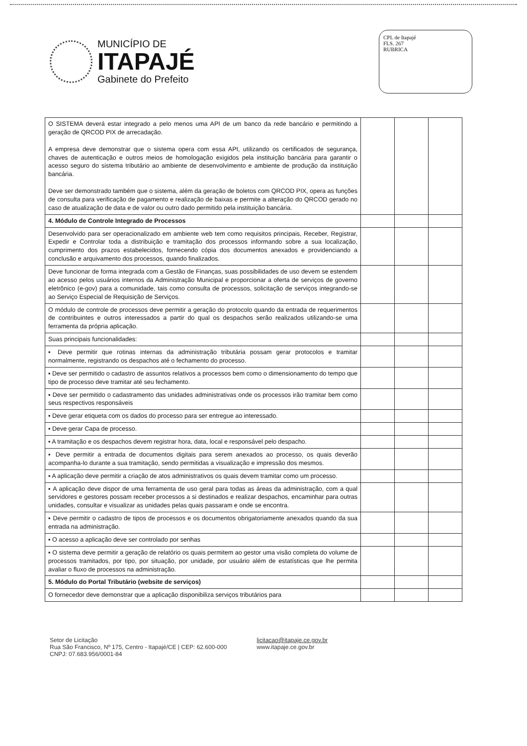MUNICÍPIO DE
ITAPAJÉ
Gabinete do Prefeito
CPL de Itapajé
FLS. 267
RUBRICA
| O SISTEMA deverá estar integrado a pelo menos uma API de um banco da rede bancário e permitindo a geração de QRCOD PIX de arrecadação. A empresa deve demonstrar que o sistema opera com essa API, utilizando os certificados de segurança, chaves de autenticação e outros meios de homologação exigidos pela instituição bancária para garantir o acesso seguro do sistema tributário ao ambiente de desenvolvimento e ambiente de produção da instituição bancária. Deve ser demonstrado também que o sistema, além da geração de boletos com QRCOD PIX, opera as funções de consulta para verificação de pagamento e realização de baixas e permite a alteração do QRCOD gerado no caso de atualização de data e de valor ou outro dado permitido pela instituição bancária. | | | |
| 4. Módulo de Controle Integrado de Processos | | | |
| Desenvolvido para ser operacionalizado em ambiente web tem como requisitos principais, Receber, Registrar, Expedir e Controlar toda a distribuição e tramitação dos processos informando sobre a sua localização, cumprimento dos prazos estabelecidos, fornecendo cópia dos documentos anexados e providenciando a conclusão e arquivamento dos processos, quando finalizados. | | | |
| Deve funcionar de forma integrada com a Gestão de Finanças, suas possibilidades de uso devem se estendem ao acesso pelos usuários internos da Administração Municipal e proporcionar a oferta de serviços de governo eletrônico (e-gov) para a comunidade, tais como consulta de processos, solicitação de serviços integrando-se ao Serviço Especial de Requisição de Serviços. | | | |
| O módulo de controle de processos deve permitir a geração do protocolo quando da entrada de requerimentos de contribuintes e outros interessados a partir do qual os despachos serão realizados utilizando-se uma ferramenta da própria aplicação. | | | |
| Suas principais funcionalidades: | | | |
| ▪ Deve permitir que rotinas internas da administração tributária possam gerar protocolos e tramitar normalmente, registrando os despachos até o fechamento do processo. | | | |
| ▪ Deve ser permitido o cadastro de assuntos relativos a processos bem como o dimensionamento do tempo que tipo de processo deve tramitar até seu fechamento. | | | |
| ▪ Deve ser permitido o cadastramento das unidades administrativas onde os processos irão tramitar bem como seus respectivos responsáveis | | | |
| ▪ Deve gerar etiqueta com os dados do processo para ser entregue ao interessado. | | | |
| ▪ Deve gerar Capa de processo. | | | |
| ▪ A tramitação e os despachos devem registrar hora, data, local e responsável pelo despacho. | | | |
| ▪ Deve permitir a entrada de documentos digitais para serem anexados ao processo, os quais deverão acompanha-lo durante a sua tramitação, sendo permitidas a visualização e impressão dos mesmos. | | | |
| ▪ A aplicação deve permitir a criação de atos administrativos os quais devem tramitar como um processo. | | | |
| ▪ A aplicação deve dispor de uma ferramenta de uso geral para todas as áreas da administração, com a qual servidores e gestores possam receber processos a si destinados e realizar despachos, encaminhar para outras unidades, consultar e visualizar as unidades pelas quais passaram e onde se encontra. | | | |
| ▪ Deve permitir o cadastro de tipos de processos e os documentos obrigatoriamente anexados quando da sua entrada na administração. | | | |
| ▪ O acesso a aplicação deve ser controlado por senhas | | | |
| ▪ O sistema deve permitir a geração de relatório os quais permitem ao gestor uma visão completa do volume de processos tramitados, por tipo, por situação, por unidade, por usuário além de estatísticas que lhe permita avaliar o fluxo de processos na administração. | | | |
| 5. Módulo do Portal Tributário (website de serviços) | | | |
| O fornecedor deve demonstrar que a aplicação disponibiliza serviços tributários para | | | |
Setor de Licitação
Rua São Francisco, Nº 175, Centro - Itapajé/CE | CEP: 62.600-000
CNPJ: 07.683.956/0001-84
licitacao@itapaje.ce.gov.br
www.itapaje.ce.gov.br